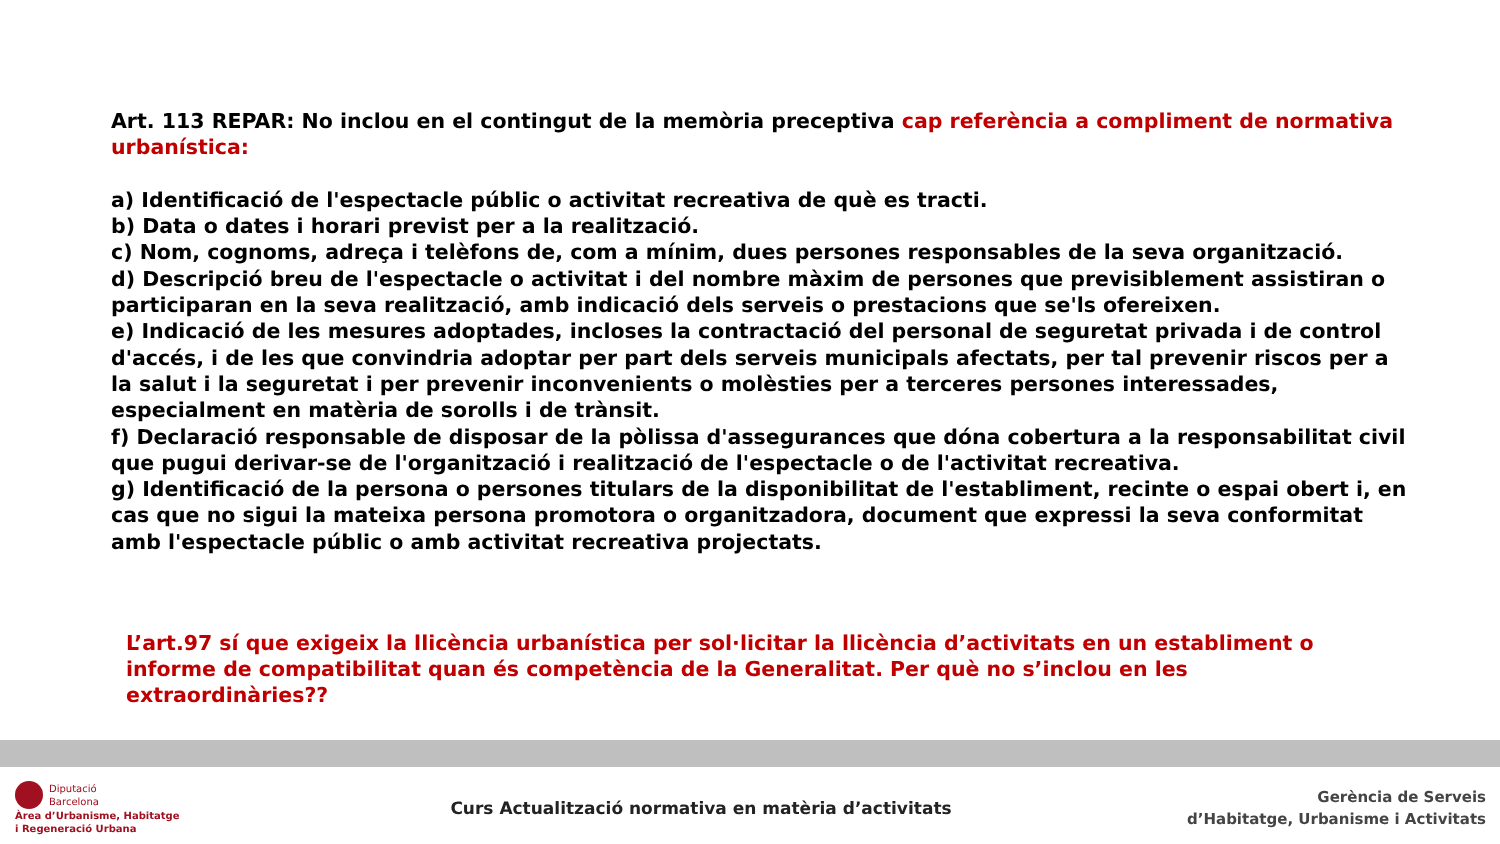Art. 113 REPAR: No inclou en el contingut de la memòria preceptiva cap referència a compliment de normativa urbanística:
a) Identificació de l'espectacle públic o activitat recreativa de què es tracti.
b) Data o dates i horari previst per a la realització.
c) Nom, cognoms, adreça i telèfons de, com a mínim, dues persones responsables de la seva organització.
d) Descripció breu de l'espectacle o activitat i del nombre màxim de persones que previsiblement assistiran o participaran en la seva realització, amb indicació dels serveis o prestacions que se'ls ofereixen.
e) Indicació de les mesures adoptades, incloses la contractació del personal de seguretat privada i de control d'accés, i de les que convindria adoptar per part dels serveis municipals afectats, per tal prevenir riscos per a la salut i la seguretat i per prevenir inconvenients o molèsties per a terceres persones interessades, especialment en matèria de sorolls i de trànsit.
f) Declaració responsable de disposar de la pòlissa d'assegurances que dóna cobertura a la responsabilitat civil que pugui derivar-se de l'organització i realització de l'espectacle o de l'activitat recreativa.
g) Identificació de la persona o persones titulars de la disponibilitat de l'establiment, recinte o espai obert i, en cas que no sigui la mateixa persona promotora o organitzadora, document que expressi la seva conformitat amb l'espectacle públic o amb activitat recreativa projectats.
L’art.97 sí que exigeix la llicència urbanística per sol·licitar la llicència d’activitats en un establiment o informe de compatibilitat quan és competència de la Generalitat. Per què no s’inclou en les extraordinàries??
Diputació
Barcelona
Àrea d’Urbanisme, Habitatge
i Regeneració Urbana
Curs Actualització normativa en matèria d’activitats
Gerència de Serveis
d’Habitatge, Urbanisme i Activitats